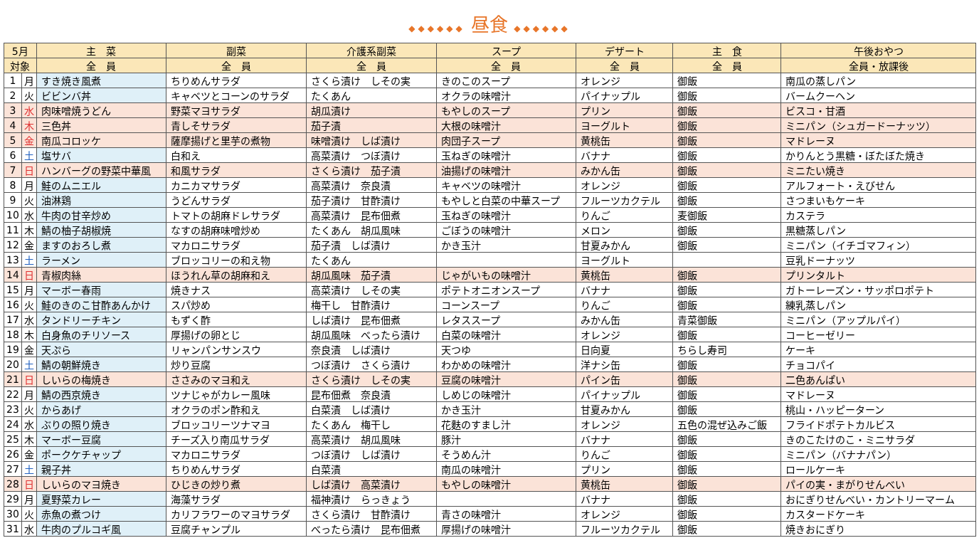◆◆◆◆◆◆ 昼食 ◆◆◆◆◆◆
| 5月 | | 主 菜 | 副菜 | 介護系副菜 | スープ | デザート | 主 食 | 午後おやつ |
| --- | --- | --- | --- | --- | --- | --- | --- | --- |
| 対象 | | 全 員 | 全 員 | 全 員 | 全 員 | 全 員 | 全 員 | 全員・放課後 |
| 1 | 月 | すき焼き風煮 | ちりめんサラダ | さくら漬け しその実 | きのこのスープ | オレンジ | 御飯 | 南瓜の蒸しパン |
| 2 | 火 | ビビンバ丼 | キャベツとコーンのサラダ | たくあん | オクラの味噌汁 | パイナップル | 御飯 | バームクーヘン |
| 3 | 水 | 肉味噌焼うどん | 野菜マヨサラダ | 胡瓜漬け | もやしのスープ | プリン | 御飯 | ビスコ・甘酒 |
| 4 | 木 | 三色丼 | 青しそサラダ | 茄子漬 | 大根の味噌汁 | ヨーグルト | 御飯 | ミニパン（シュガードーナッツ） |
| 5 | 金 | 南瓜コロッケ | 薩摩揚げと里芋の煮物 | 味噌漬け しば漬け | 肉団子スープ | 黄桃缶 | 御飯 | マドレーヌ |
| 6 | 土 | 塩サバ | 白和え | 高菜漬け つぼ漬け | 玉ねぎの味噌汁 | バナナ | 御飯 | かりんとう黒糖・ぼたぼた焼き |
| 7 | 日 | ハンバーグの野菜中華風 | 和風サラダ | さくら漬け 茄子漬 | 油揚げの味噌汁 | みかん缶 | 御飯 | ミニたい焼き |
| 8 | 月 | 鮭のムニエル | カニカマサラダ | 高菜漬け 奈良漬 | キャベツの味噌汁 | オレンジ | 御飯 | アルフォート・えびせん |
| 9 | 火 | 油淋鶏 | うどんサラダ | 茄子漬け 甘酢漬け | もやしと白菜の中華スープ | フルーツカクテル | 御飯 | さつまいもケーキ |
| 10 | 水 | 牛肉の甘辛炒め | トマトの胡麻ドレサラダ | 高菜漬け 昆布佃煮 | 玉ねぎの味噌汁 | りんご | 麦御飯 | カステラ |
| 11 | 木 | 鯖の柚子胡椒焼 | なすの胡麻味噌炒め | たくあん 胡瓜風味 | ごぼうの味噌汁 | メロン | 御飯 | 黒糖蒸しパン |
| 12 | 金 | ますのおろし煮 | マカロニサラダ | 茄子漬 しば漬け | かき玉汁 | 甘夏みかん | 御飯 | ミニパン（イチゴマフィン） |
| 13 | 土 | ラーメン | ブロッコリーの和え物 | たくあん | | ヨーグルト | | 豆乳ドーナッツ |
| 14 | 日 | 青椒肉絲 | ほうれん草の胡麻和え | 胡瓜風味 茄子漬 | じゃがいもの味噌汁 | 黄桃缶 | 御飯 | プリンタルト |
| 15 | 月 | マーボー春雨 | 焼きナス | 高菜漬け しその実 | ポテトオニオンスープ | バナナ | 御飯 | ガトーレーズン・サッポロポテト |
| 16 | 火 | 鮭のきのこ甘酢あんかけ | スパ炒め | 梅干し 甘酢漬け | コーンスープ | りんご | 御飯 | 練乳蒸しパン |
| 17 | 水 | タンドリーチキン | もずく酢 | しば漬け 昆布佃煮 | レタススープ | みかん缶 | 青菜御飯 | ミニパン（アップルパイ） |
| 18 | 木 | 白身魚のチリソース | 厚揚げの卵とじ | 胡瓜風味 べったら漬け | 白菜の味噌汁 | オレンジ | 御飯 | コーヒーゼリー |
| 19 | 金 | 天ぷら | リャンパンサンスウ | 奈良漬 しば漬け | 天つゆ | 日向夏 | ちらし寿司 | ケーキ |
| 20 | 土 | 鯖の朝鮮焼き | 炒り豆腐 | つぼ漬け さくら漬け | わかめの味噌汁 | 洋ナシ缶 | 御飯 | チョコパイ |
| 21 | 日 | しいらの梅焼き | ささみのマヨ和え | さくら漬け しその実 | 豆腐の味噌汁 | パイン缶 | 御飯 | 二色あんぱい |
| 22 | 月 | 鯖の西京焼き | ツナじゃがカレー風味 | 昆布佃煮 奈良漬 | しめじの味噌汁 | パイナップル | 御飯 | マドレーヌ |
| 23 | 火 | からあげ | オクラのポン酢和え | 白菜漬 しば漬け | かき玉汁 | 甘夏みかん | 御飯 | 桃山・ハッピーターン |
| 24 | 水 | ぶりの照り焼き | ブロッコリーツナマヨ | たくあん 梅干し | 花麩のすまし汁 | オレンジ | 五色の混ぜ込みご飯 | フライドポテトカルビス |
| 25 | 木 | マーボー豆腐 | チーズ入り南瓜サラダ | 高菜漬け 胡瓜風味 | 豚汁 | バナナ | 御飯 | きのこたけのこ・ミニサラダ |
| 26 | 金 | ポークケチャップ | マカロニサラダ | つぼ漬け しば漬け | そうめん汁 | りんご | 御飯 | ミニパン（バナナパン） |
| 27 | 土 | 親子丼 | ちりめんサラダ | 白菜漬 | 南瓜の味噌汁 | プリン | 御飯 | ロールケーキ |
| 28 | 日 | しいらのマヨ焼き | ひじきの炒り煮 | しば漬け 高菜漬け | もやしの味噌汁 | 黄桃缶 | 御飯 | パイの実・まがりせんべい |
| 29 | 月 | 夏野菜カレー | 海藻サラダ | 福神漬け らっきょう | | バナナ | 御飯 | おにぎりせんべい・カントリーマーム |
| 30 | 火 | 赤魚の煮つけ | カリフラワーのマヨサラダ | さくら漬け 甘酢漬け | 青さの味噌汁 | オレンジ | 御飯 | カスタードケーキ |
| 31 | 水 | 牛肉のプルコギ風 | 豆腐チャンプル | べったら漬け 昆布佃煮 | 厚揚げの味噌汁 | フルーツカクテル | 御飯 | 焼きおにぎり |